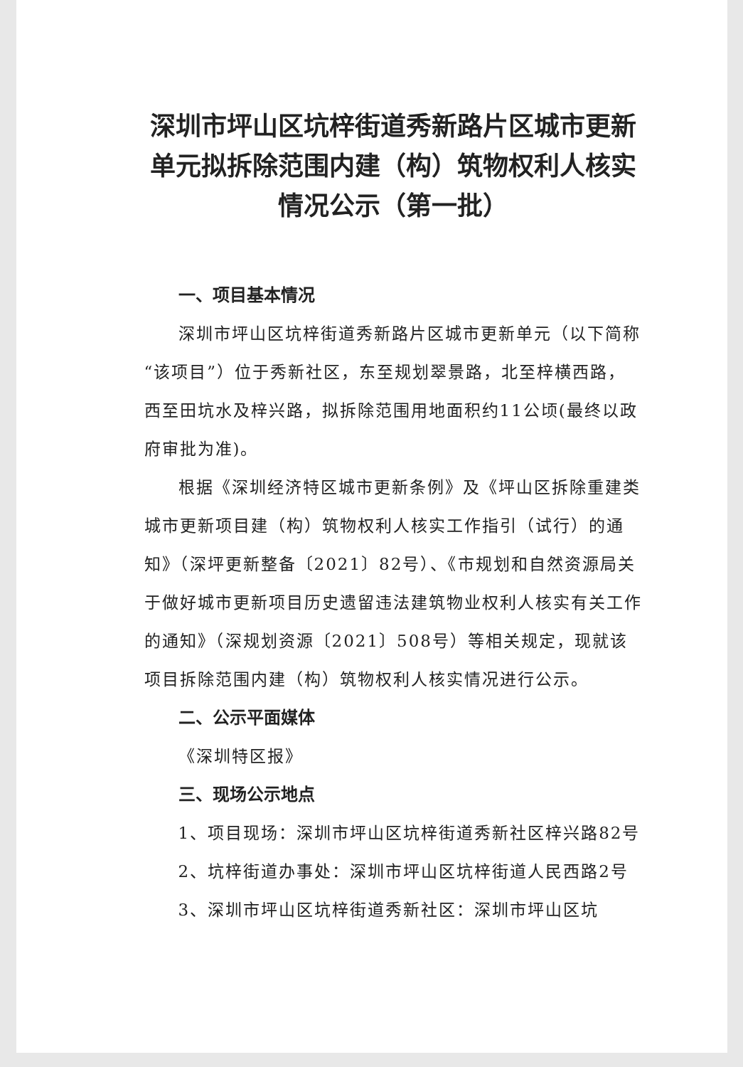深圳市坪山区坑梓街道秀新路片区城市更新单元拟拆除范围内建（构）筑物权利人核实情况公示（第一批）
一、项目基本情况
深圳市坪山区坑梓街道秀新路片区城市更新单元（以下简称“该项目”）位于秀新社区，东至规划翠景路，北至梓横西路，西至田坑水及梓兴路，拟拆除范围用地面积约11公顷(最终以政府审批为准)。
根据《深圳经济特区城市更新条例》及《坪山区拆除重建类城市更新项目建（构）筑物权利人核实工作指引（试行）的通知》（深坪更新整备〔2021〕82号）、《市规划和自然资源局关于做好城市更新项目历史遗留违法建筑物业权利人核实有关工作的通知》（深规划资源〔2021〕508号）等相关规定，现就该项目拆除范围内建（构）筑物权利人核实情况进行公示。
二、公示平面媒体
《深圳特区报》
三、现场公示地点
1、项目现场：深圳市坪山区坑梓街道秀新社区梓兴路82号
2、坑梓街道办事处：深圳市坪山区坑梓街道人民西路2号
3、深圳市坪山区坑梓街道秀新社区：深圳市坪山区坑